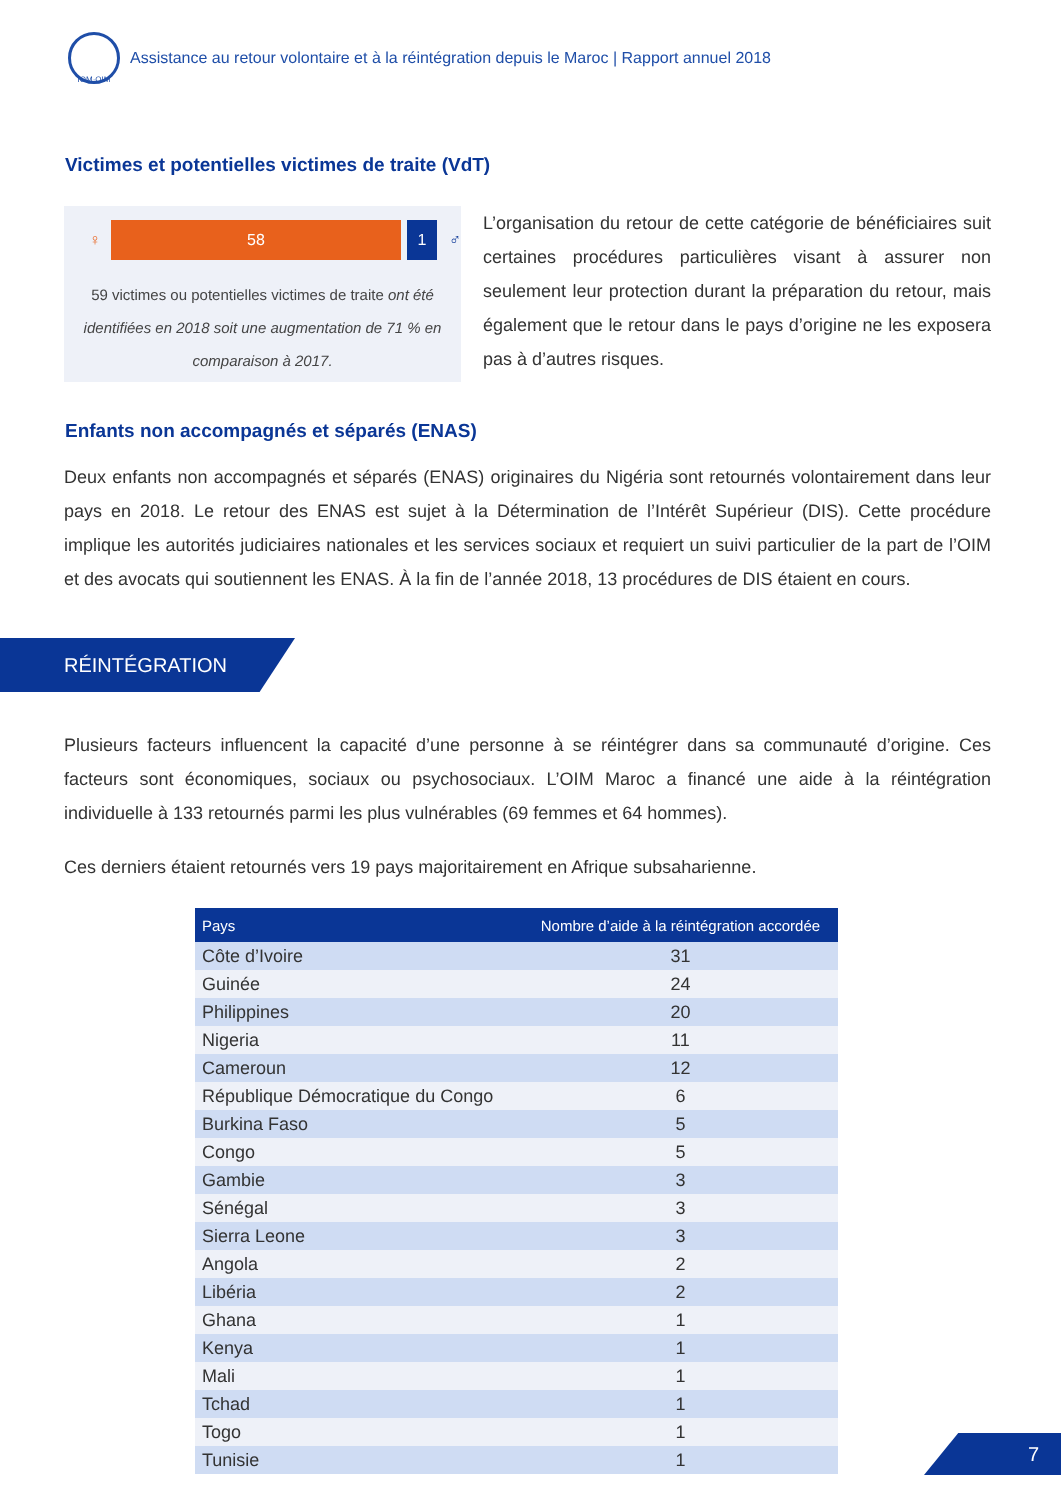IOM·OIM
Assistance au retour volontaire et à la réintégration depuis le Maroc | Rapport annuel 2018
Victimes et potentielles victimes de traite (VdT)
♀
58 1
♂
59 victimes ou potentielles victimes de traite ont été identifiées en 2018 soit une augmentation de 71 % en comparaison à 2017.
L’organisation du retour de cette catégorie de bénéficiaires suit certaines procédures particulières visant à assurer non seulement leur protection durant la préparation du retour, mais également que le retour dans le pays d’origine ne les exposera pas à d’autres risques.
Enfants non accompagnés et séparés (ENAS)
Deux enfants non accompagnés et séparés (ENAS) originaires du Nigéria sont retournés volontairement dans leur pays en 2018. Le retour des ENAS est sujet à la Détermination de l’Intérêt Supérieur (DIS). Cette procédure implique les autorités judiciaires nationales et les services sociaux et requiert un suivi particulier de la part de l’OIM et des avocats qui soutiennent les ENAS. À la fin de l’année 2018, 13 procédures de DIS étaient en cours.
RÉINTÉGRATION
Plusieurs facteurs influencent la capacité d’une personne à se réintégrer dans sa communauté d’origine. Ces facteurs sont économiques, sociaux ou psychosociaux. L’OIM Maroc a financé une aide à la réintégration individuelle à 133 retournés parmi les plus vulnérables (69 femmes et 64 hommes).
Ces derniers étaient retournés vers 19 pays majoritairement en Afrique subsaharienne.
| Pays | Nombre d’aide à la réintégration accordée |
| --- | --- |
| Côte d’Ivoire | 31 |
| Guinée | 24 |
| Philippines | 20 |
| Nigeria | 11 |
| Cameroun | 12 |
| République Démocratique du Congo | 6 |
| Burkina Faso | 5 |
| Congo | 5 |
| Gambie | 3 |
| Sénégal | 3 |
| Sierra Leone | 3 |
| Angola | 2 |
| Libéria | 2 |
| Ghana | 1 |
| Kenya | 1 |
| Mali | 1 |
| Tchad | 1 |
| Togo | 1 |
| Tunisie | 1 |
7